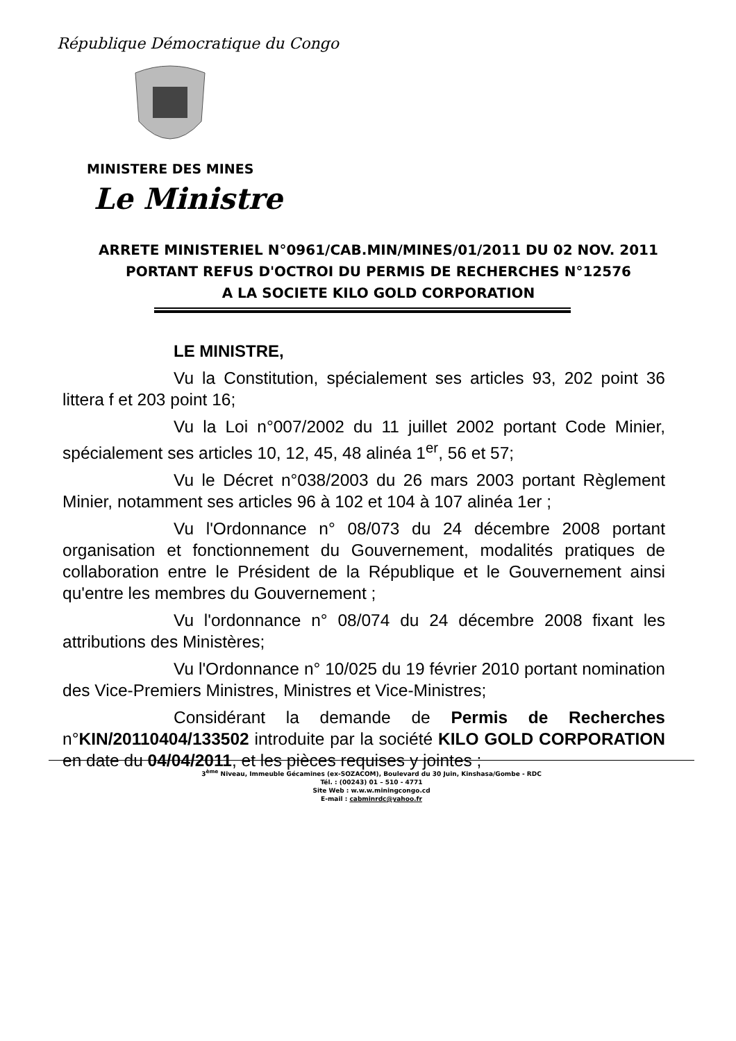République Démocratique du Congo
MINISTERE DES MINES
Le Ministre
ARRETE MINISTERIEL N°0961/CAB.MIN/MINES/01/2011 DU 02 NOV. 2011
PORTANT REFUS D'OCTROI DU PERMIS DE RECHERCHES N°12576
A LA SOCIETE KILO GOLD CORPORATION
LE MINISTRE,
Vu la Constitution, spécialement ses articles 93, 202 point 36 littera f et 203 point 16;
Vu la Loi n°007/2002 du 11 juillet 2002 portant Code Minier, spécialement ses articles 10, 12, 45, 48 alinéa 1<sup>er</sup>, 56 et 57;
Vu le Décret n°038/2003 du 26 mars 2003 portant Règlement Minier, notamment ses articles 96 à 102 et 104 à 107 alinéa 1er ;
Vu l'Ordonnance n° 08/073 du 24 décembre 2008 portant organisation et fonctionnement du Gouvernement, modalités pratiques de collaboration entre le Président de la République et le Gouvernement ainsi qu'entre les membres du Gouvernement ;
Vu l'ordonnance n° 08/074 du 24 décembre 2008 fixant les attributions des Ministères;
Vu l'Ordonnance n° 10/025 du 19 février 2010 portant nomination des Vice-Premiers Ministres, Ministres et Vice-Ministres;
Considérant la demande de Permis de Recherches n°KIN/20110404/133502 introduite par la société KILO GOLD CORPORATION en date du 04/04/2011, et les pièces requises y jointes ;
3<sup>ème</sup> Niveau, Immeuble Gécamines (ex-SOZACOM), Boulevard du 30 Juin, Kinshasa/Gombe - RDC
Tél. : (00243) 01 – 510 - 4771
Site Web : w.w.w.miningcongo.cd
E-mail : cabminrdc@yahoo.fr